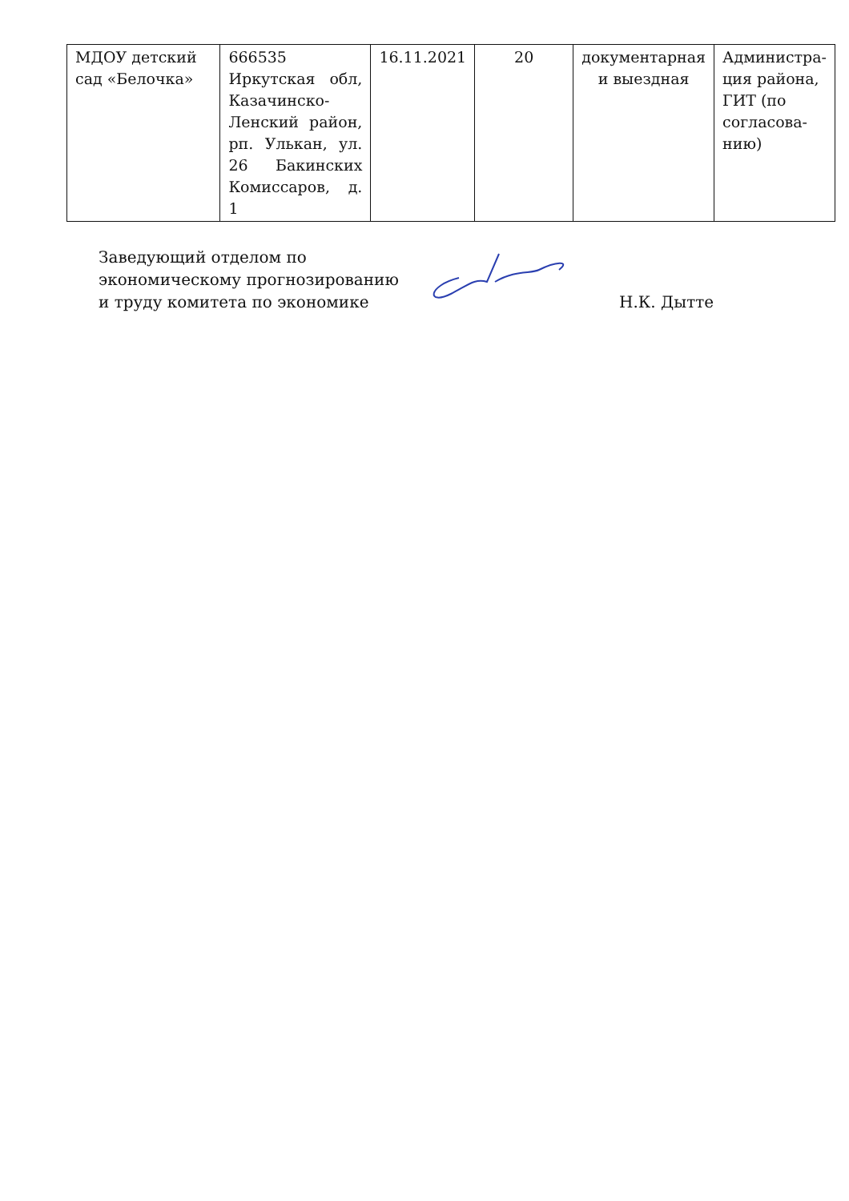| МДОУ детский сад «Белочка» | 666535 Иркутская обл, Казачинско-Ленский район, рп. Улькан, ул. 26 Бакинских Комиссаров, д. 1 | 16.11.2021 | 20 | документарная и выездная | Администра-ция района, ГИТ (по согласова-нию) |
Заведующий отделом по экономическому прогнозированию и труду комитета по экономике
Н.К. Дытте